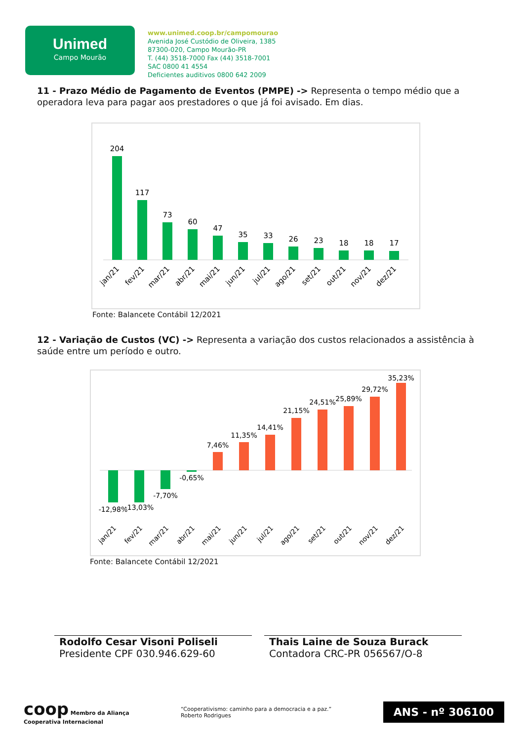Unimed
Campo Mourão
www.unimed.coop.br/campomourao
Avenida José Custódio de Oliveira, 1385
87300-020, Campo Mourão-PR
T. (44) 3518-7000 Fax (44) 3518-7001
SAC 0800 41 4554
Deficientes auditivos 0800 642 2009
11 - Prazo Médio de Pagamento de Eventos (PMPE) -> Representa o tempo médio que a operadora leva para pagar aos prestadores o que já foi avisado. Em dias.
204
117
73
60
47
35
33
26
23
18
18
17
jan/21
fev/21
mar/21
abr/21
mai/21
jun/21
jul/21
ago/21
set/21
out/21
nov/21
dez/21
Fonte: Balancete Contábil 12/2021
12 - Variação de Custos (VC) -> Representa a variação dos custos relacionados a assistência à saúde entre um período e outro.
-12,98%
-13,03%
-7,70%
-0,65%
7,46%
11,35%
14,41%
21,15%
24,51%
25,89%
29,72%
35,23%
jan/21
fev/21
mar/21
abr/21
mai/21
jun/21
jul/21
ago/21
set/21
out/21
nov/21
dez/21
Fonte: Balancete Contábil 12/2021
Rodolfo Cesar Visoni Poliseli
Presidente CPF 030.946.629-60
Thais Laine de Souza Burack
Contadora CRC-PR 056567/O-8
coop Membro da Aliança
Cooperativa Internacional
“Cooperativismo: caminho para a democracia e a paz.”
Roberto Rodrigues
ANS - nº 306100